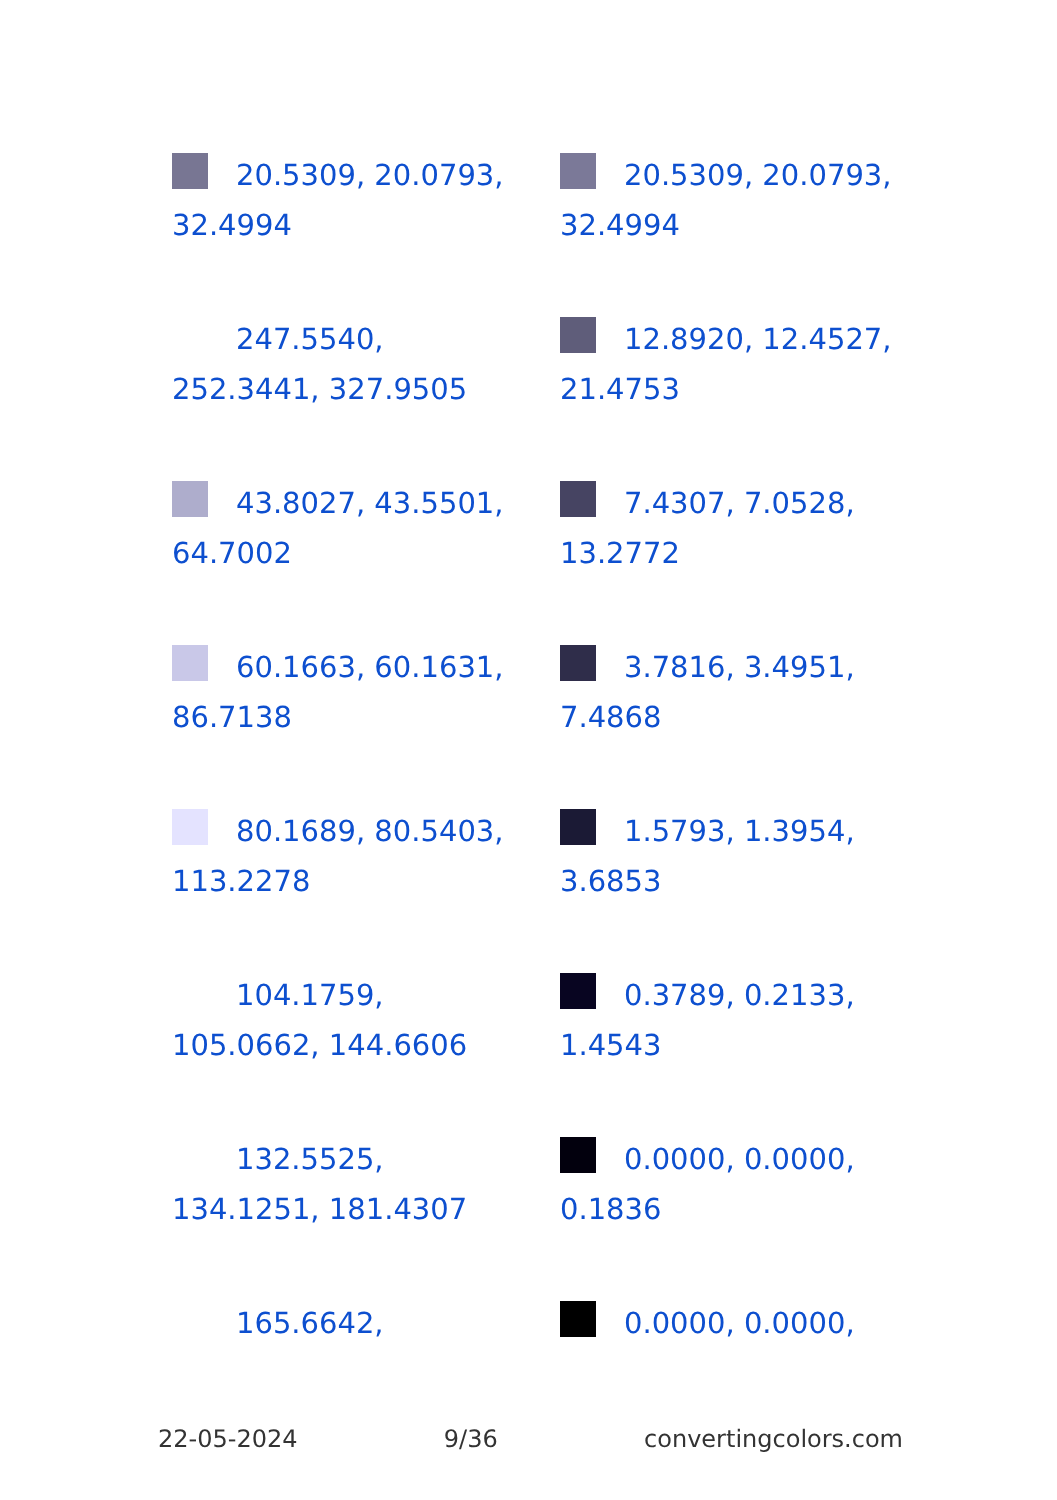20.5309, 20.0793, 32.4994
20.5309, 20.0793, 32.4994
247.5540, 252.3441, 327.9505
12.8920, 12.4527, 21.4753
43.8027, 43.5501, 64.7002
7.4307, 7.0528, 13.2772
60.1663, 60.1631, 86.7138
3.7816, 3.4951, 7.4868
80.1689, 80.5403, 113.2278
1.5793, 1.3954, 3.6853
104.1759, 105.0662, 144.6606
0.3789, 0.2133, 1.4543
132.5525, 134.1251, 181.4307
0.0000, 0.0000, 0.1836
165.6642,
0.0000, 0.0000,
22-05-2024 9/36 convertingcolors.com